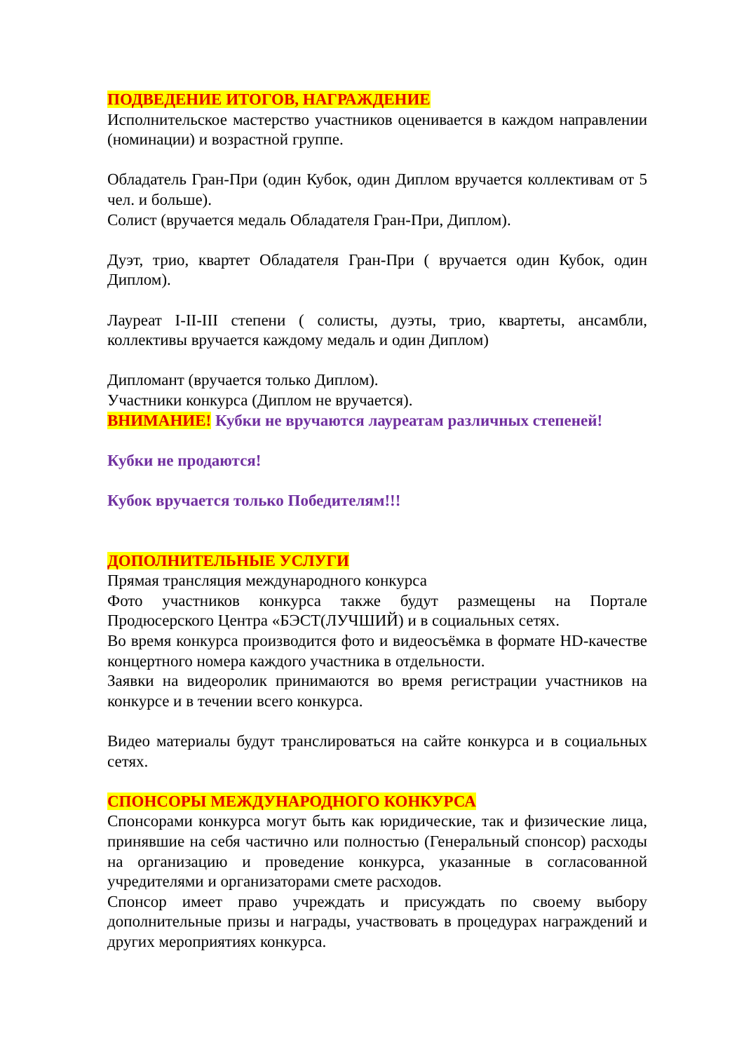ПОДВЕДЕНИЕ ИТОГОВ, НАГРАЖДЕНИЕ
Исполнительское мастерство участников оценивается в каждом направлении (номинации) и возрастной группе.
Обладатель Гран-При (один Кубок, один Диплом вручается коллективам от 5 чел. и больше).
Солист (вручается медаль Обладателя Гран-При, Диплом).
Дуэт, трио, квартет Обладателя Гран-При ( вручается один Кубок, один Диплом).
Лауреат I-II-III степени ( солисты, дуэты, трио, квартеты, ансамбли, коллективы вручается каждому медаль и один Диплом)
Дипломант (вручается только Диплом).
Участники конкурса (Диплом не вручается).
ВНИМАНИЕ! Кубки не вручаются лауреатам различных степеней!
Кубки не продаются!
Кубок вручается только Победителям!!!
ДОПОЛНИТЕЛЬНЫЕ УСЛУГИ
Прямая трансляция международного конкурса
Фото участников конкурса также будут размещены на Портале Продюсерского Центра «БЭСТ(ЛУЧШИЙ) и в социальных сетях.
Во время конкурса производится фото и видеосъёмка в формате HD-качестве концертного номера каждого участника в отдельности.
Заявки на видеоролик принимаются во время регистрации участников на конкурсе и в течении всего конкурса.
Видео материалы будут транслироваться на сайте конкурса и в социальных сетях.
СПОНСОРЫ МЕЖДУНАРОДНОГО КОНКУРСА
Спонсорами конкурса могут быть как юридические, так и физические лица, принявшие на себя частично или полностью (Генеральный спонсор) расходы на организацию и проведение конкурса, указанные в согласованной учредителями и организаторами смете расходов.
Спонсор имеет право учреждать и присуждать по своему выбору дополнительные призы и награды, участвовать в процедурах награждений и других мероприятиях конкурса.